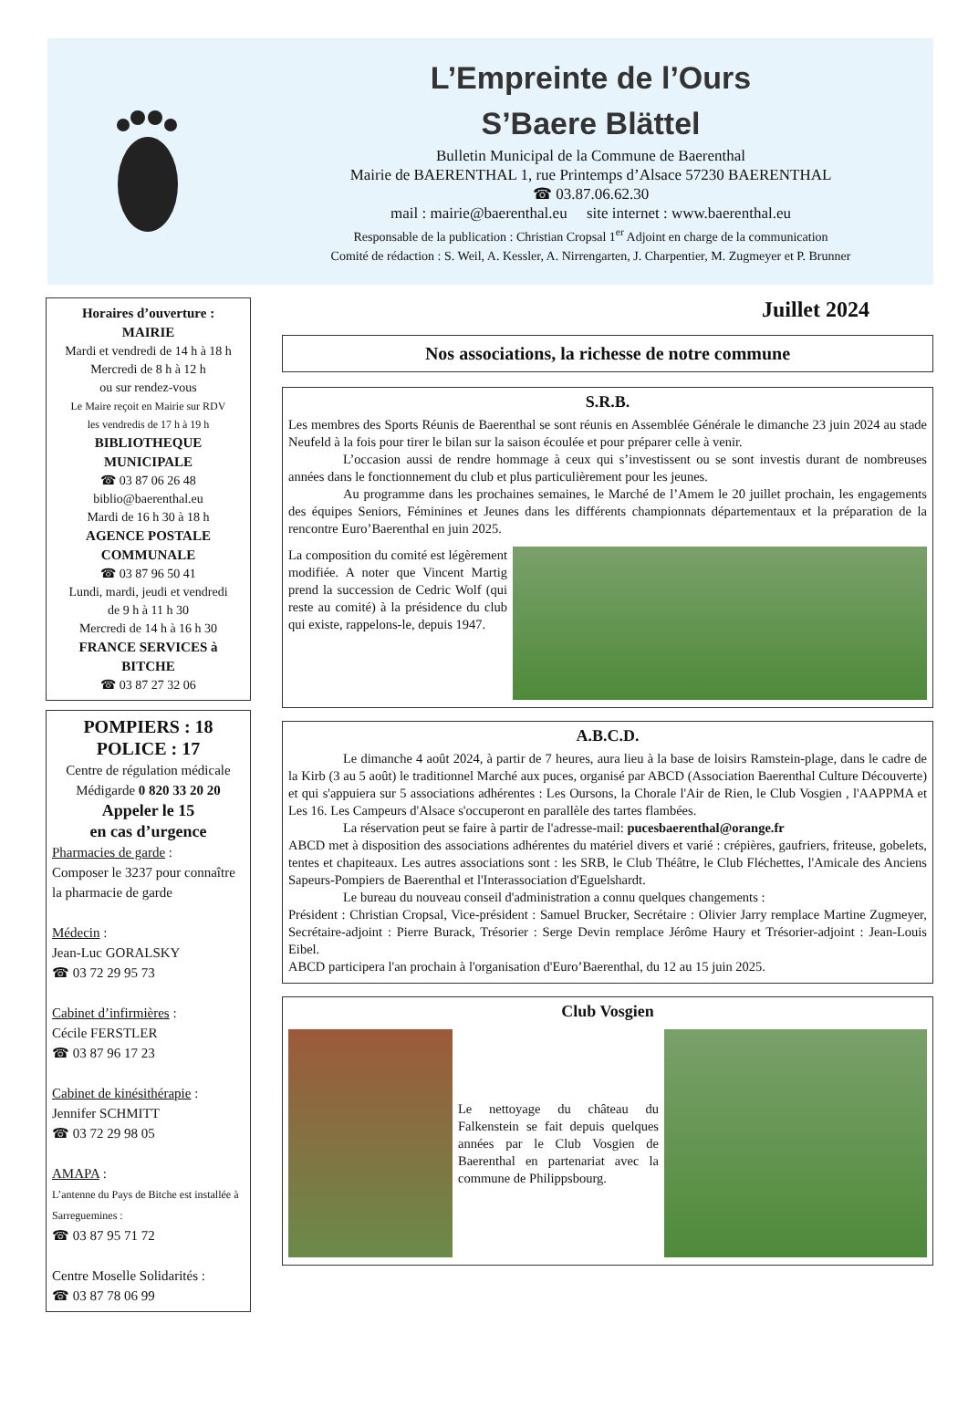L’Empreinte de l’Ours
S’Baere Blättel
Bulletin Municipal de la Commune de Baerenthal
Mairie de BAERENTHAL 1, rue Printemps d’Alsace 57230 BAERENTHAL
☎ 03.87.06.62.30
mail : mairie@baerenthal.eu site internet : www.baerenthal.eu
Responsable de la publication : Christian Cropsal 1<sup>er</sup> Adjoint en charge de la communication
Comité de rédaction : S. Weil, A. Kessler, A. Nirrengarten, J. Charpentier, M. Zugmeyer et P. Brunner
Horaires d’ouverture :
MAIRIE
Mardi et vendredi de 14 h à 18 h
Mercredi de 8 h à 12 h
ou sur rendez-vous
Le Maire reçoit en Mairie sur RDV
les vendredis de 17 h à 19 h
BIBLIOTHEQUE MUNICIPALE
☎ 03 87 06 26 48
biblio@baerenthal.eu
Mardi de 16 h 30 à 18 h
AGENCE POSTALE COMMUNALE
☎ 03 87 96 50 41
Lundi, mardi, jeudi et vendredi
de 9 h à 11 h 30
Mercredi de 14 h à 16 h 30
FRANCE SERVICES à BITCHE
☎ 03 87 27 32 06
POMPIERS : 18
POLICE : 17
Centre de régulation médicale
Médigarde 0 820 33 20 20
Appeler le 15
en cas d’urgence
Pharmacies de garde :
Composer le 3237 pour connaître la pharmacie de garde
Médecin :
Jean-Luc GORALSKY
☎ 03 72 29 95 73
Cabinet d’infirmières :
Cécile FERSTLER
☎ 03 87 96 17 23
Cabinet de kinésithérapie :
Jennifer SCHMITT
☎ 03 72 29 98 05
AMAPA :
L’antenne du Pays de Bitche est installée à Sarreguemines :
☎ 03 87 95 71 72
Centre Moselle Solidarités :
☎ 03 87 78 06 99
Juillet 2024
Nos associations, la richesse de notre commune
S.R.B.
Les membres des Sports Réunis de Baerenthal se sont réunis en Assemblée Générale le dimanche 23 juin 2024 au stade Neufeld à la fois pour tirer le bilan sur la saison écoulée et pour préparer celle à venir.
L’occasion aussi de rendre hommage à ceux qui s’investissent ou se sont investis durant de nombreuses années dans le fonctionnement du club et plus particulièrement pour les jeunes.
Au programme dans les prochaines semaines, le Marché de l’Amem le 20 juillet prochain, les engagements des équipes Seniors, Féminines et Jeunes dans les différents championnats départementaux et la préparation de la rencontre Euro’Baerenthal en juin 2025.
La composition du comité est légèrement modifiée. A noter que Vincent Martig prend la succession de Cedric Wolf (qui reste au comité) à la présidence du club qui existe, rappelons-le, depuis 1947.
A.B.C.D.
Le dimanche 4 août 2024, à partir de 7 heures, aura lieu à la base de loisirs Ramstein-plage, dans le cadre de la Kirb (3 au 5 août) le traditionnel Marché aux puces, organisé par ABCD (Association Baerenthal Culture Découverte) et qui s'appuiera sur 5 associations adhérentes : Les Oursons, la Chorale l'Air de Rien, le Club Vosgien , l'AAPPMA et Les 16. Les Campeurs d'Alsace s'occuperont en parallèle des tartes flambées.
La réservation peut se faire à partir de l'adresse-mail: pucesbaerenthal@orange.fr
ABCD met à disposition des associations adhérentes du matériel divers et varié : crépières, gaufriers, friteuse, gobelets, tentes et chapiteaux. Les autres associations sont : les SRB, le Club Théâtre, le Club Fléchettes, l'Amicale des Anciens Sapeurs-Pompiers de Baerenthal et l'Interassociation d'Eguelshardt.
Le bureau du nouveau conseil d'administration a connu quelques changements :
Président : Christian Cropsal, Vice-président : Samuel Brucker, Secrétaire : Olivier Jarry remplace Martine Zugmeyer, Secrétaire-adjoint : Pierre Burack, Trésorier : Serge Devin remplace Jérôme Haury et Trésorier-adjoint : Jean-Louis Eibel.
ABCD participera l'an prochain à l'organisation d'Euro’Baerenthal, du 12 au 15 juin 2025.
Club Vosgien
Le nettoyage du château du Falkenstein se fait depuis quelques années par le Club Vosgien de Baerenthal en partenariat avec la commune de Philippsbourg.